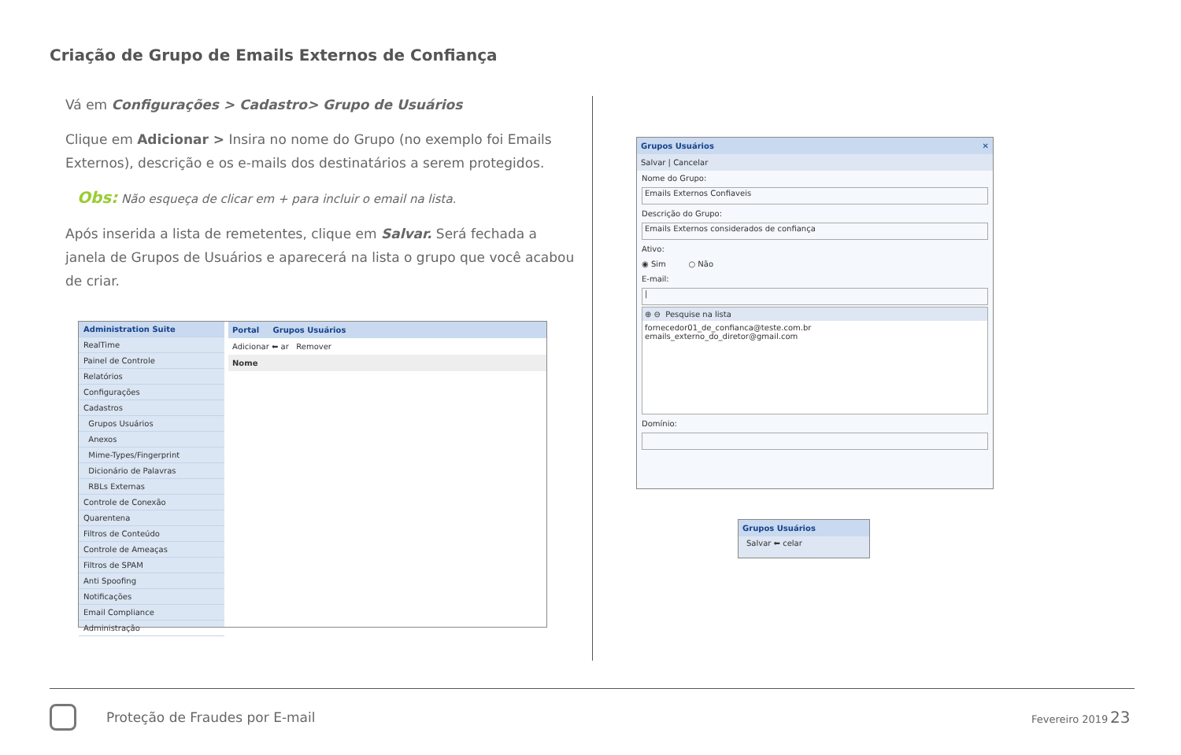Criação de Grupo de Emails Externos de Confiança
Vá em Configurações > Cadastro> Grupo de Usuários
Clique em Adicionar > Insira no nome do Grupo (no exemplo foi Emails Externos), descrição e os e-mails dos destinatários a serem protegidos.
Obs: Não esqueça de clicar em + para incluir o email na lista.
Após inserida a lista de remetentes, clique em Salvar. Será fechada a janela de Grupos de Usuários e aparecerá na lista o grupo que você acabou de criar.
Administration Suite
RealTime
Painel de Controle
Relatórios
Configurações
Cadastros
Grupos Usuários
Anexos
Mime-Types/Fingerprint
Dicionário de Palavras
RBLs Externas
Controle de Conexão
Quarentena
Filtros de Conteúdo
Controle de Ameaças
Filtros de SPAM
Anti Spoofing
Notificações
Email Compliance
Administração
Portal Grupos Usuários
Adicionar ⬅ ar Remover
Nome
Grupos Usuários ✕
Salvar | Cancelar
Nome do Grupo:
Emails Externos Confiaveis
Descrição do Grupo:
Emails Externos considerados de confiança
Ativo:
◉ Sim ○ Não
E-mail:
|
⊕ ⊖ Pesquise na lista
fornecedor01_de_confianca@teste.com.br
emails_externo_do_diretor@gmail.com
Domínio:
Grupos Usuários
Salvar ⬅ celar
Proteção de Fraudes por E-mail Fevereiro 2019 23